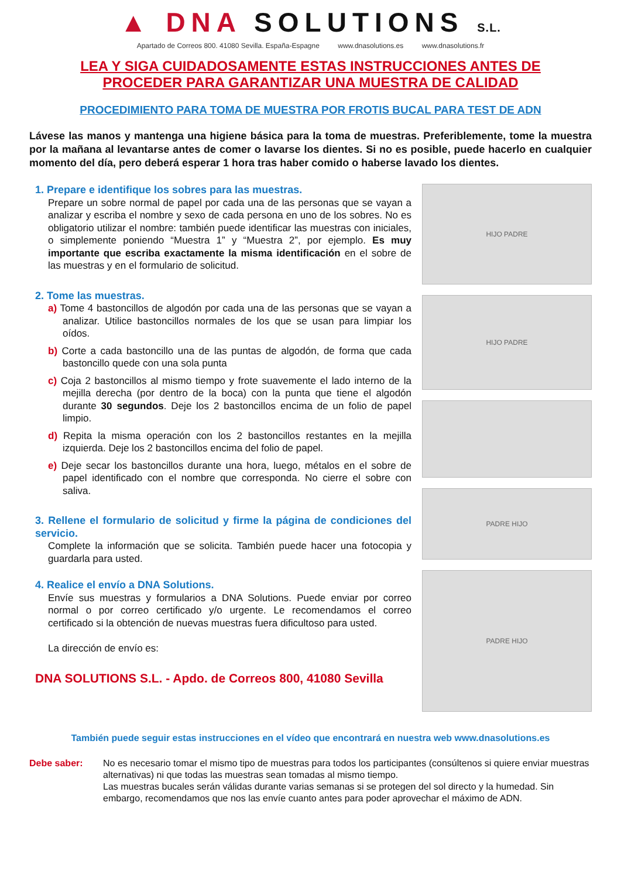▲ DNA SOLUTIONS S.L.
Apartado de Correos 800. 41080 Sevilla. España-Espagne www.dnasolutions.es www.dnasolutions.fr
LEA Y SIGA CUIDADOSAMENTE ESTAS INSTRUCCIONES ANTES DE
PROCEDER PARA GARANTIZAR UNA MUESTRA DE CALIDAD
PROCEDIMIENTO PARA TOMA DE MUESTRA POR FROTIS BUCAL PARA TEST DE ADN
Lávese las manos y mantenga una higiene básica para la toma de muestras. Preferiblemente, tome la muestra por la mañana al levantarse antes de comer o lavarse los dientes. Si no es posible, puede hacerlo en cualquier momento del día, pero deberá esperar 1 hora tras haber comido o haberse lavado los dientes.
1. Prepare e identifique los sobres para las muestras.
Prepare un sobre normal de papel por cada una de las personas que se vayan a analizar y escriba el nombre y sexo de cada persona en uno de los sobres. No es obligatorio utilizar el nombre: también puede identificar las muestras con iniciales, o simplemente poniendo “Muestra 1” y “Muestra 2”, por ejemplo. Es muy importante que escriba exactamente la misma identificación en el sobre de las muestras y en el formulario de solicitud.
2. Tome las muestras.
a) Tome 4 bastoncillos de algodón por cada una de las personas que se vayan a analizar. Utilice bastoncillos normales de los que se usan para limpiar los oídos.
b) Corte a cada bastoncillo una de las puntas de algodón, de forma que cada bastoncillo quede con una sola punta
c) Coja 2 bastoncillos al mismo tiempo y frote suavemente el lado interno de la mejilla derecha (por dentro de la boca) con la punta que tiene el algodón durante 30 segundos. Deje los 2 bastoncillos encima de un folio de papel limpio.
d) Repita la misma operación con los 2 bastoncillos restantes en la mejilla izquierda. Deje los 2 bastoncillos encima del folio de papel.
e) Deje secar los bastoncillos durante una hora, luego, métalos en el sobre de papel identificado con el nombre que corresponda. No cierre el sobre con saliva.
3. Rellene el formulario de solicitud y firme la página de condiciones del servicio.
Complete la información que se solicita. También puede hacer una fotocopia y guardarla para usted.
4. Realice el envío a DNA Solutions.
Envíe sus muestras y formularios a DNA Solutions. Puede enviar por correo normal o por correo certificado y/o urgente. Le recomendamos el correo certificado si la obtención de nuevas muestras fuera dificultoso para usted.
La dirección de envío es:
DNA SOLUTIONS S.L. - Apdo. de Correos 800, 41080 Sevilla
HIJO PADRE
HIJO PADRE
PADRE HIJO
PADRE HIJO
También puede seguir estas instrucciones en el vídeo que encontrará en nuestra web www.dnasolutions.es
Debe saber: No es necesario tomar el mismo tipo de muestras para todos los participantes (consúltenos si quiere enviar muestras alternativas) ni que todas las muestras sean tomadas al mismo tiempo.
Las muestras bucales serán válidas durante varias semanas si se protegen del sol directo y la humedad. Sin embargo, recomendamos que nos las envíe cuanto antes para poder aprovechar el máximo de ADN.